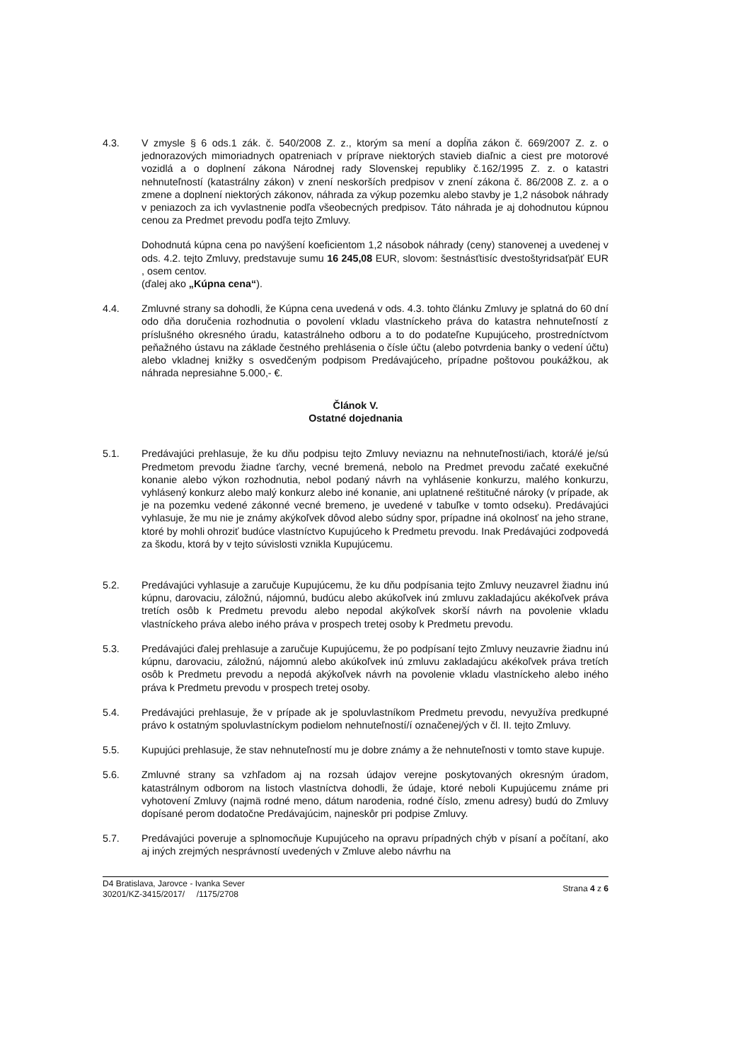4.3. V zmysle § 6 ods.1 zák. č. 540/2008 Z. z., ktorým sa mení a dopĺňa zákon č. 669/2007 Z. z. o jednorazových mimoriadnych opatreniach v príprave niektorých stavieb diaľnic a ciest pre motorové vozidlá a o doplnení zákona Národnej rady Slovenskej republiky č.162/1995 Z. z. o katastri nehnuteľností (katastrálny zákon) v znení neskorších predpisov v znení zákona č. 86/2008 Z. z. a o zmene a doplnení niektorých zákonov, náhrada za výkup pozemku alebo stavby je 1,2 násobok náhrady v peniazoch za ich vyvlastnenie podľa všeobecných predpisov. Táto náhrada je aj dohodnutou kúpnou cenou za Predmet prevodu podľa tejto Zmluvy.
Dohodnutá kúpna cena po navýšení koeficientom 1,2 násobok náhrady (ceny) stanovenej a uvedenej v ods. 4.2. tejto Zmluvy, predstavuje sumu 16 245,08 EUR, slovom: šestnásťtisíc dvestoštyridsaťpäť EUR , osem centov.
(ďalej ako „Kúpna cena“).
4.4. Zmluvné strany sa dohodli, že Kúpna cena uvedená v ods. 4.3. tohto článku Zmluvy je splatná do 60 dní odo dňa doručenia rozhodnutia o povolení vkladu vlastníckeho práva do katastra nehnuteľností z príslušného okresného úradu, katastrálneho odboru a to do podateľne Kupujúceho, prostredníctvom peňažného ústavu na základe čestného prehlásenia o čísle účtu (alebo potvrdenia banky o vedení účtu) alebo vkladnej knižky s osvedčeným podpisom Predávajúceho, prípadne poštovou poukážkou, ak náhrada nepresiahne 5.000,- €.
Článok V.
Ostatné dojednania
5.1. Predávajúci prehlasuje, že ku dňu podpisu tejto Zmluvy neviaznu na nehnuteľnosti/iach, ktorá/é je/sú Predmetom prevodu žiadne ťarchy, vecné bremená, nebolo na Predmet prevodu začaté exekučné konanie alebo výkon rozhodnutia, nebol podaný návrh na vyhlásenie konkurzu, malého konkurzu, vyhlásený konkurz alebo malý konkurz alebo iné konanie, ani uplatnené reštitučné nároky (v prípade, ak je na pozemku vedené zákonné vecné bremeno, je uvedené v tabuľke v tomto odseku). Predávajúci vyhlasuje, že mu nie je známy akýkoľvek dôvod alebo súdny spor, prípadne iná okolnosť na jeho strane, ktoré by mohli ohroziť budúce vlastníctvo Kupujúceho k Predmetu prevodu. Inak Predávajúci zodpovedá za škodu, ktorá by v tejto súvislosti vznikla Kupujúcemu.
5.2. Predávajúci vyhlasuje a zaručuje Kupujúcemu, že ku dňu podpísania tejto Zmluvy neuzavrel žiadnu inú kúpnu, darovaciu, záložnú, nájomnú, budúcu alebo akúkoľvek inú zmluvu zakladajúcu akékoľvek práva tretích osôb k Predmetu prevodu alebo nepodal akýkoľvek skorší návrh na povolenie vkladu vlastníckeho práva alebo iného práva v prospech tretej osoby k Predmetu prevodu.
5.3. Predávajúci ďalej prehlasuje a zaručuje Kupujúcemu, že po podpísaní tejto Zmluvy neuzavrie žiadnu inú kúpnu, darovaciu, záložnú, nájomnú alebo akúkoľvek inú zmluvu zakladajúcu akékoľvek práva tretích osôb k Predmetu prevodu a nepodá akýkoľvek návrh na povolenie vkladu vlastníckeho alebo iného práva k Predmetu prevodu v prospech tretej osoby.
5.4. Predávajúci prehlasuje, že v prípade ak je spoluvlastníkom Predmetu prevodu, nevyužíva predkupné právo k ostatným spoluvlastníckym podielom nehnuteľností/í označenej/ých v čl. II. tejto Zmluvy.
5.5. Kupujúci prehlasuje, že stav nehnuteľností mu je dobre známy a že nehnuteľnosti v tomto stave kupuje.
5.6. Zmluvné strany sa vzhľadom aj na rozsah údajov verejne poskytovaných okresným úradom, katastrálnym odborom na listoch vlastníctva dohodli, že údaje, ktoré neboli Kupujúcemu známe pri vyhotovení Zmluvy (najmä rodné meno, dátum narodenia, rodné číslo, zmenu adresy) budú do Zmluvy dopísané perom dodatočne Predávajúcim, najneskôr pri podpise Zmluvy.
5.7. Predávajúci poveruje a splnomocňuje Kupujúceho na opravu prípadných chýb v písaní a počítaní, ako aj iných zrejmých nesprávností uvedených v Zmluve alebo návrhu na
D4 Bratislava, Jarovce - Ivanka Sever
30201/KZ-3415/2017/ /1175/2708
Strana 4 z 6